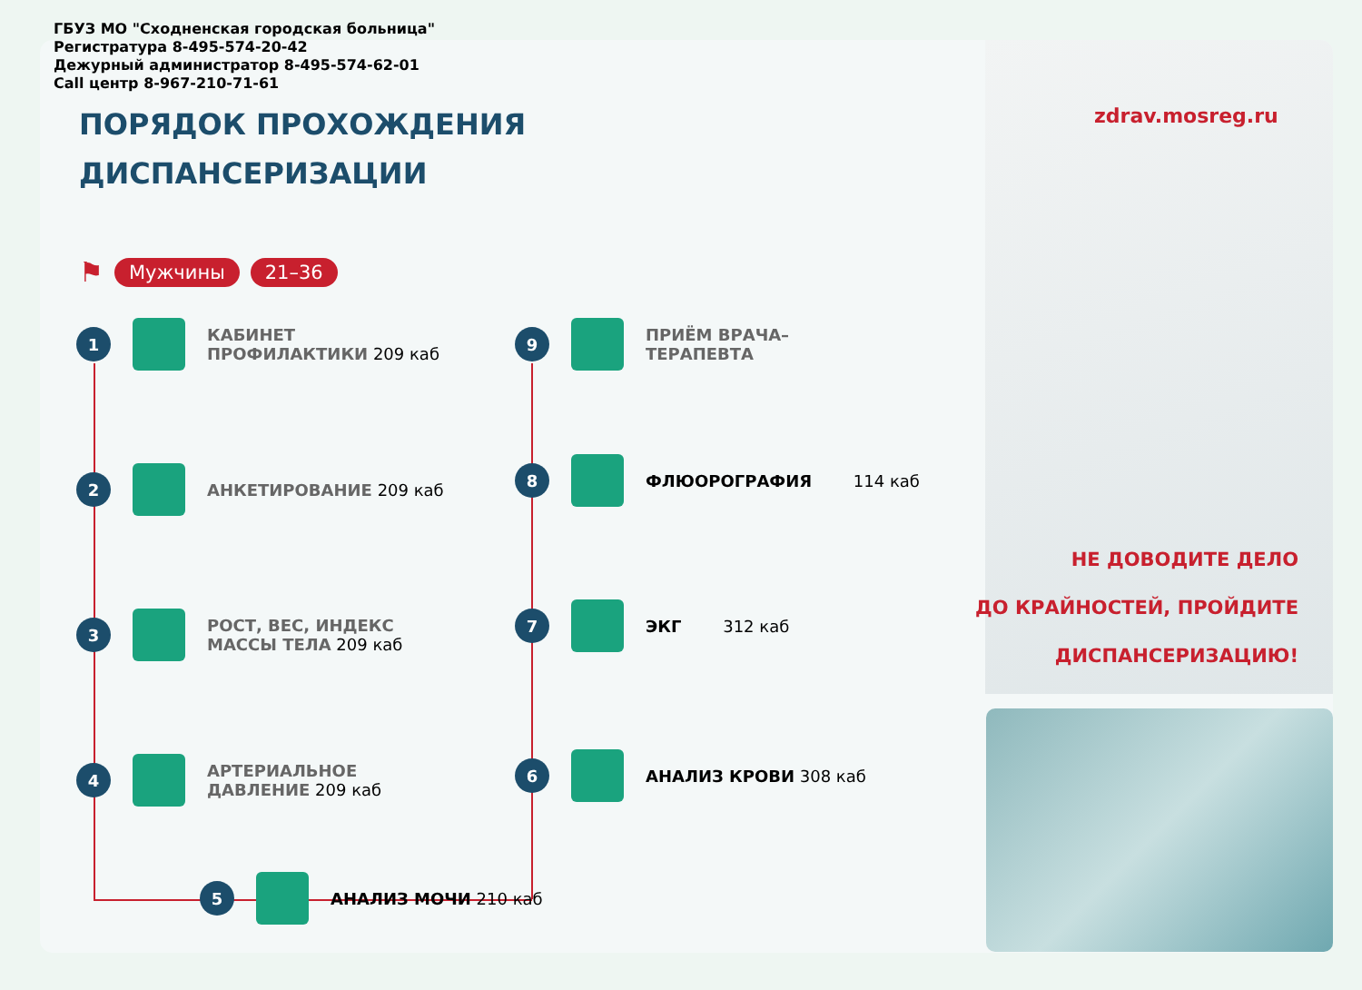ГБУЗ МО "Сходненская городская больница"
Регистратура 8-495-574-20-42
Дежурный администратор 8-495-574-62-01
Call центр 8-967-210-71-61
ПОРЯДОК ПРОХОЖДЕНИЯ
ДИСПАНСЕРИЗАЦИИ
zdrav.mosreg.ru
⚑ Мужчины 21–36
1
КАБИНЕТ
ПРОФИЛАКТИКИ 209 каб
2
АНКЕТИРОВАНИЕ 209 каб
3
РОСТ, ВЕС, ИНДЕКС
МАССЫ ТЕЛА 209 каб
4
АРТЕРИАЛЬНОЕ
ДАВЛЕНИЕ 209 каб
5
АНАЛИЗ МОЧИ 210 каб
6
АНАЛИЗ КРОВИ 308 каб
7
ЭКГ 312 каб
8
ФЛЮОРОГРАФИЯ 114 каб
9
ПРИЁМ ВРАЧА–
ТЕРАПЕВТА
НЕ ДОВОДИТЕ ДЕЛО
ДО КРАЙНОСТЕЙ, ПРОЙДИТЕ
ДИСПАНСЕРИЗАЦИЮ!